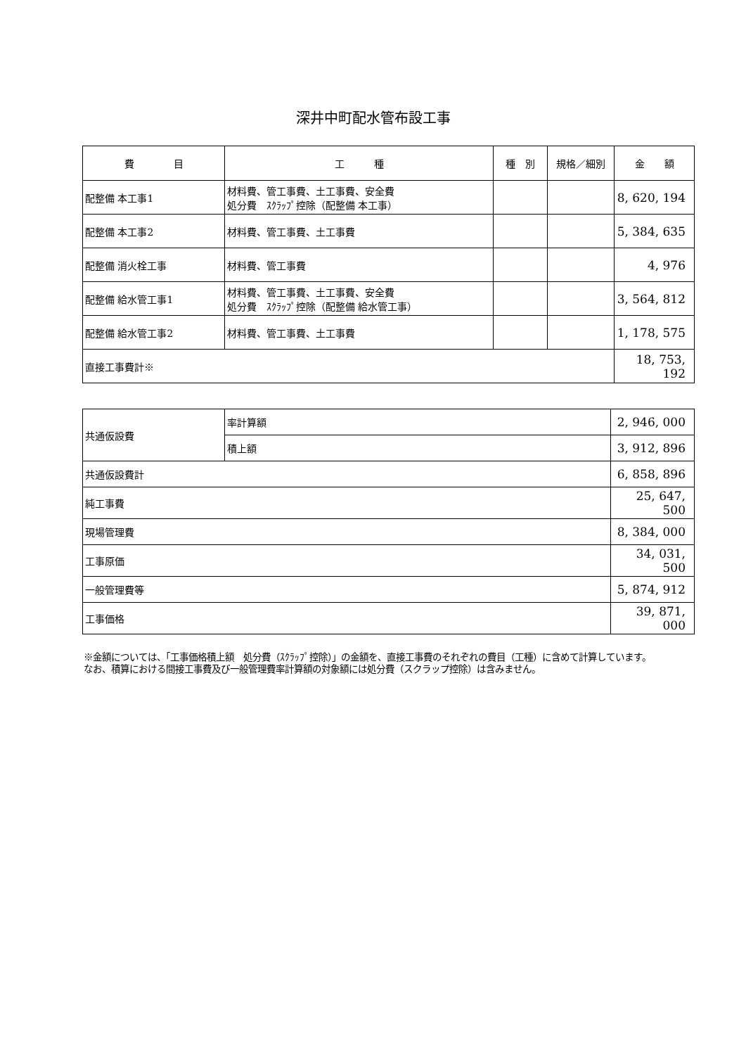深井中町配水管布設工事
| 費 目 | 工 種 | 種 別 | 規格／細別 | 金 額 |
| --- | --- | --- | --- | --- |
| 配整備 本工事1 | 材料費、管工事費、土工事費、安全費 処分費 ｽｸﾗｯﾌﾟ控除（配整備 本工事） | | | 8, 620, 194 |
| 配整備 本工事2 | 材料費、管工事費、土工事費 | | | 5, 384, 635 |
| 配整備 消火栓工事 | 材料費、管工事費 | | | 4, 976 |
| 配整備 給水管工事1 | 材料費、管工事費、土工事費、安全費 処分費 ｽｸﾗｯﾌﾟ控除（配整備 給水管工事） | | | 3, 564, 812 |
| 配整備 給水管工事2 | 材料費、管工事費、土工事費 | | | 1, 178, 575 |
| 直接工事費計※ | | | | 18, 753, 192 |
| 共通仮設費 | 率計算額 | 2, 946, 000 |
| | 積上額 | 3, 912, 896 |
| 共通仮設費計 | | 6, 858, 896 |
| 純工事費 | | 25, 647, 500 |
| 現場管理費 | | 8, 384, 000 |
| 工事原価 | | 34, 031, 500 |
| 一般管理費等 | | 5, 874, 912 |
| 工事価格 | | 39, 871, 000 |
※金額については、「工事価格積上額　処分費（ｽｸﾗｯﾌﾟ控除）」の金額を、直接工事費のそれぞれの費目（工種）に含めて計算しています。
なお、積算における間接工事費及び一般管理費率計算額の対象額には処分費（スクラップ控除）は含みません。